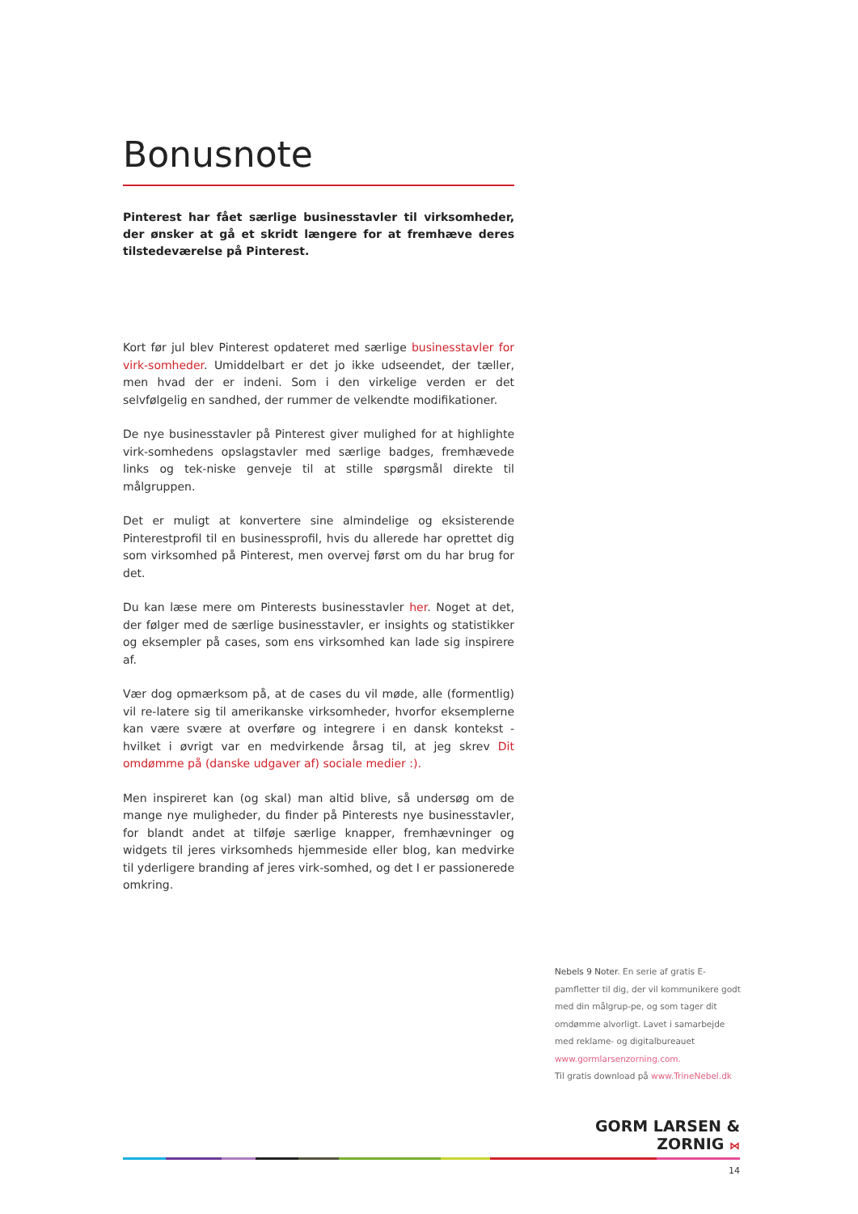Bonusnote
Pinterest har fået særlige businesstavler til virksomheder, der ønsker at gå et skridt længere for at fremhæve deres tilstedeværelse på Pinterest.
Kort før jul blev Pinterest opdateret med særlige businesstavler for virk-somheder. Umiddelbart er det jo ikke udseendet, der tæller, men hvad der er indeni. Som i den virkelige verden er det selvfølgelig en sandhed, der rummer de velkendte modifikationer.
De nye businesstavler på Pinterest giver mulighed for at highlighte virk-somhedens opslagstavler med særlige badges, fremhævede links og tek-niske genveje til at stille spørgsmål direkte til målgruppen.
Det er muligt at konvertere sine almindelige og eksisterende Pinterestprofil til en businessprofil, hvis du allerede har oprettet dig som virksomhed på Pinterest, men overvej først om du har brug for det.
Du kan læse mere om Pinterests businesstavler her. Noget at det, der følger med de særlige businesstavler, er insights og statistikker og eksempler på cases, som ens virksomhed kan lade sig inspirere af.
Vær dog opmærksom på, at de cases du vil møde, alle (formentlig) vil re-latere sig til amerikanske virksomheder, hvorfor eksemplerne kan være svære at overføre og integrere i en dansk kontekst - hvilket i øvrigt var en medvirkende årsag til, at jeg skrev Dit omdømme på (danske udgaver af) sociale medier :).
Men inspireret kan (og skal) man altid blive, så undersøg om de mange nye muligheder, du finder på Pinterests nye businesstavler, for blandt andet at tilføje særlige knapper, fremhævninger og widgets til jeres virksomheds hjemmeside eller blog, kan medvirke til yderligere branding af jeres virk-somhed, og det I er passionerede omkring.
Nebels 9 Noter. En serie af gratis E-pamfletter til dig, der vil kommunikere godt med din målgrup-pe, og som tager dit omdømme alvorligt. Lavet i samarbejde med reklame- og digitalbureauet www.gormlarsenzorning.com.
Til gratis download på www.TrineNebel.dk
GORM LARSEN & ZORNIG ⋈
14